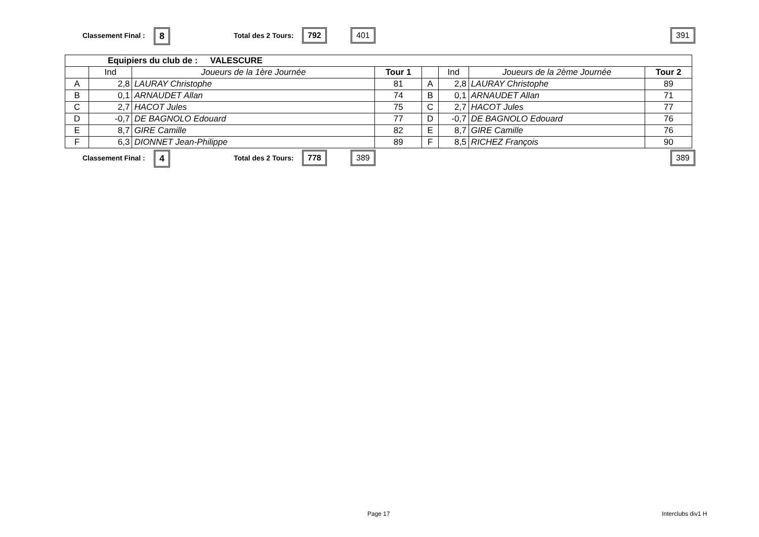Classement Final : 8 Total des 2 Tours: 792 401 391
| Equipiers du club de : VALESCURE | | | | | | | |
| | Ind | Joueurs de la 1ère Journée | Tour 1 | | Ind | Joueurs de la 2ème Journée | Tour 2 |
| A | 2,8 | LAURAY Christophe | 81 | A | 2,8 | LAURAY Christophe | 89 |
| B | 0,1 | ARNAUDET Allan | 74 | B | 0,1 | ARNAUDET Allan | 71 |
| C | 2,7 | HACOT Jules | 75 | C | 2,7 | HACOT Jules | 77 |
| D | -0,7 | DE BAGNOLO Edouard | 77 | D | -0,7 | DE BAGNOLO Edouard | 76 |
| E | 8,7 | GIRE Camille | 82 | E | 8,7 | GIRE Camille | 76 |
| F | 6,3 | DIONNET Jean-Philippe | 89 | F | 8,5 | RICHEZ François | 90 |
Classement Final : 4 Total des 2 Tours: 778 389 389
Page 17 Interclubs div1 H